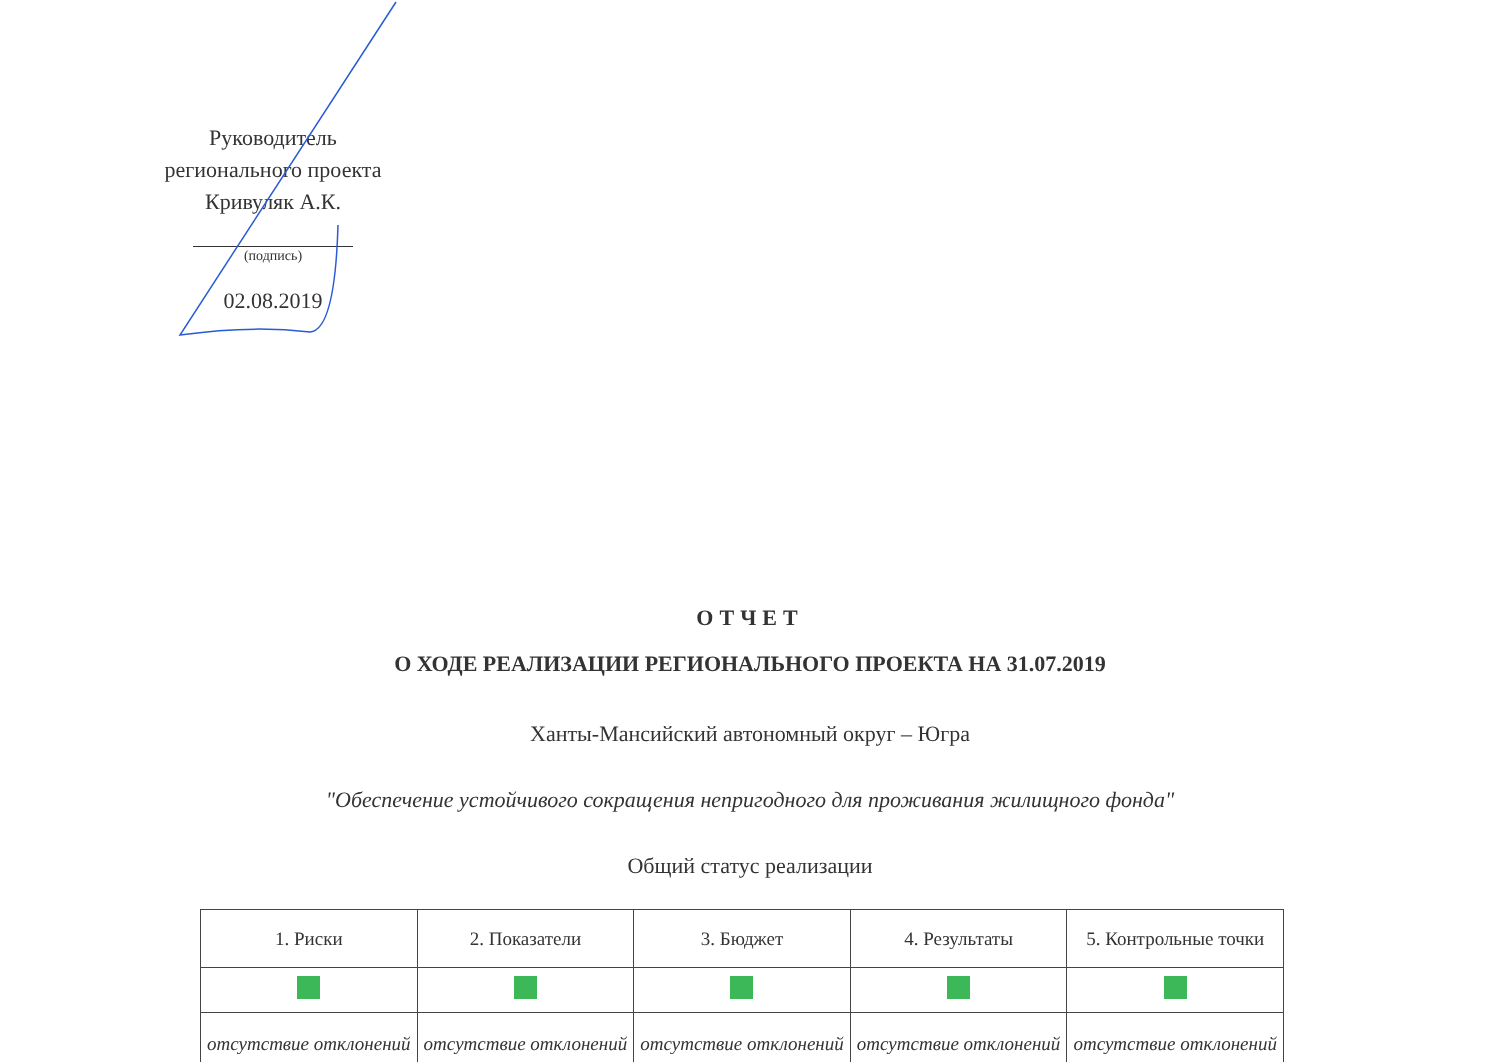Руководитель
регионального проекта
Кривуляк А.К.
(подпись)
02.08.2019
ОТЧЕТ
О ХОДЕ РЕАЛИЗАЦИИ РЕГИОНАЛЬНОГО ПРОЕКТА НА 31.07.2019
Ханты-Мансийский автономный округ – Югра
"Обеспечение устойчивого сокращения непригодного для проживания жилищного фонда"
Общий статус реализации
| 1. Риски | 2. Показатели | 3. Бюджет | 4. Результаты | 5. Контрольные точки |
| отсутствие отклонений | отсутствие отклонений | отсутствие отклонений | отсутствие отклонений | отсутствие отклонений |